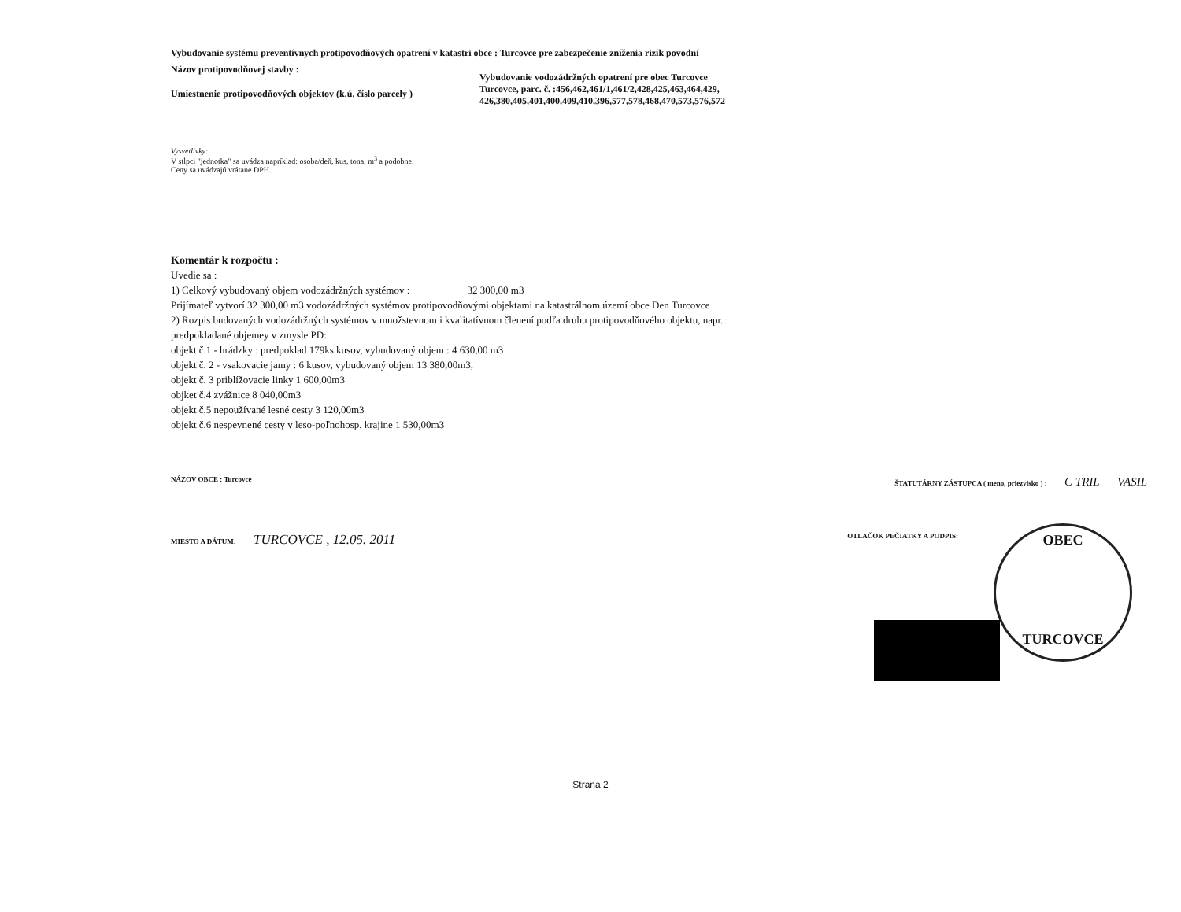Vybudovanie systému preventívnych protipovodňových opatrení v katastri obce : Turcovce pre zabezpečenie zníženia rizík povodní
Názov protipovodňovej stavby :
Umiestnenie protipovodňových objektov (k.ú, číslo parcely )
Vybudovanie vodozádržných opatrení pre obec Turcovce
Turcovce, parc. č. :456,462,461/1,461/2,428,425,463,464,429,
426,380,405,401,400,409,410,396,577,578,468,470,573,576,572
Vysvetlivky:
V stĺpci "jednotka" sa uvádza napríklad: osoba/deň, kus, tona, m<sup>3</sup> a podobne.
Ceny sa uvádzajú vrátane DPH.
Komentár k rozpočtu :
Uvedie sa :
1) Celkový vybudovaný objem vodozádržných systémov : 32 300,00 m3
Prijímateľ vytvorí 32 300,00 m3 vodozádržných systémov protipovodňovými objektami na katastrálnom území obce Den Turcovce
2) Rozpis budovaných vodozádržných systémov v množstevnom i kvalitatívnom členení podľa druhu protipovodňového objektu, napr. :
predpokladané objemey v zmysle PD:
objekt č.1 - hrádzky : predpoklad 179ks kusov, vybudovaný objem : 4 630,00 m3
objekt č. 2 - vsakovacie jamy : 6 kusov, vybudovaný objem 13 380,00m3,
objekt č. 3 priblížovacie linky 1 600,00m3
objket č.4 zvážnice 8 040,00m3
objekt č.5 nepoužívané lesné cesty 3 120,00m3
objekt č.6 nespevnené cesty v leso-poľnohosp. krajine 1 530,00m3
NÁZOV OBCE : Turcovce ŠTATUTÁRNY ZÁSTUPCA ( meno, priezvisko ) : C TRIL VASIL
MIESTO A DÁTUM: TURCOVCE , 12.05. 2011 OTLAČOK PEČIATKY A PODPIS:
OBEC
TURCOVCE
Strana 2